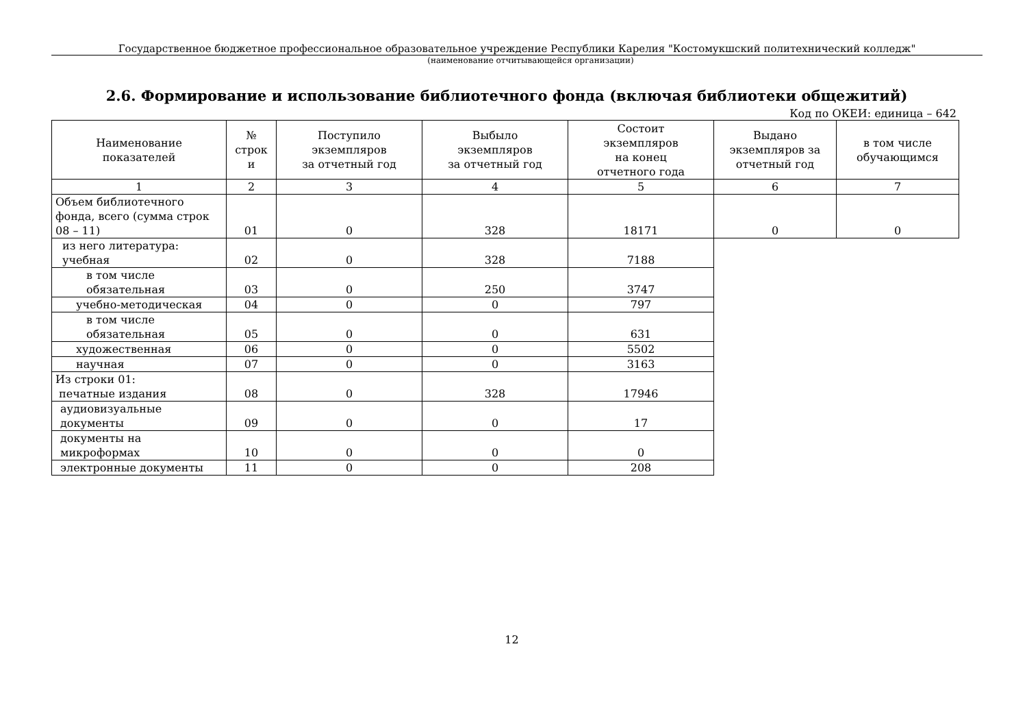Государственное бюджетное профессиональное образовательное учреждение Республики Карелия "Костомукшский политехнический колледж"
(наименование отчитывающейся организации)
2.6. Формирование и использование библиотечного фонда (включая библиотеки общежитий)
Код по ОКЕИ: единица – 642
| Наименование показателей | № строк и | Поступило экземпляров за отчетный год | Выбыло экземпляров за отчетный год | Состоит экземпляров на конец отчетного года | Выдано экземпляров за отчетный год | в том числе обучающимся |
| --- | --- | --- | --- | --- | --- | --- |
| 1 | 2 | 3 | 4 | 5 | 6 | 7 |
| Объем библиотечного фонда, всего (сумма строк 08 – 11) | 01 | 0 | 328 | 18171 | 0 | 0 |
| из него литература: учебная | 02 | 0 | 328 | 7188 | | |
| в том числе обязательная | 03 | 0 | 250 | 3747 | | |
| учебно-методическая | 04 | 0 | 0 | 797 | | |
| в том числе обязательная | 05 | 0 | 0 | 631 | | |
| художественная | 06 | 0 | 0 | 5502 | | |
| научная | 07 | 0 | 0 | 3163 | | |
| Из строки 01: печатные издания | 08 | 0 | 328 | 17946 | | |
| аудиовизуальные документы | 09 | 0 | 0 | 17 | | |
| документы на микроформах | 10 | 0 | 0 | 0 | | |
| электронные документы | 11 | 0 | 0 | 208 | | |
12